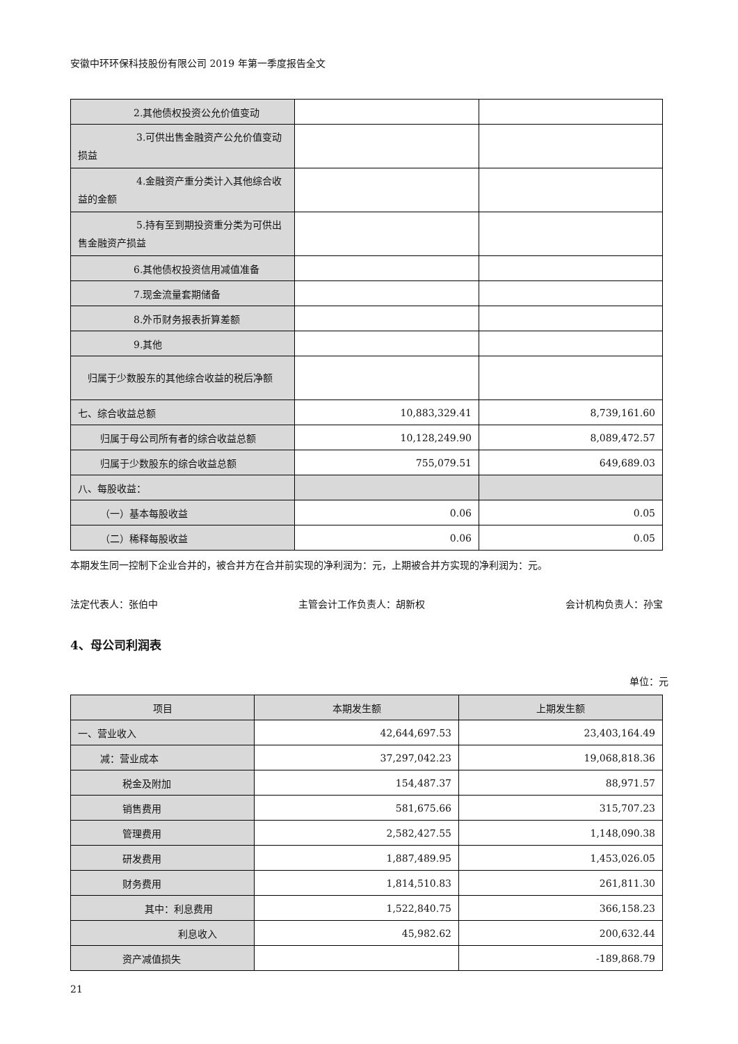安徽中环环保科技股份有限公司 2019 年第一季度报告全文
| 2.其他债权投资公允价值变动 | | |
| 3.可供出售金融资产公允价值变动损益 | | |
| 4.金融资产重分类计入其他综合收益的金额 | | |
| 5.持有至到期投资重分类为可供出售金融资产损益 | | |
| 6.其他债权投资信用减值准备 | | |
| 7.现金流量套期储备 | | |
| 8.外币财务报表折算差额 | | |
| 9.其他 | | |
| 归属于少数股东的其他综合收益的税后净额 | | |
| 七、综合收益总额 | 10,883,329.41 | 8,739,161.60 |
| 归属于母公司所有者的综合收益总额 | 10,128,249.90 | 8,089,472.57 |
| 归属于少数股东的综合收益总额 | 755,079.51 | 649,689.03 |
| 八、每股收益： | | |
| （一）基本每股收益 | 0.06 | 0.05 |
| （二）稀释每股收益 | 0.06 | 0.05 |
本期发生同一控制下企业合并的，被合并方在合并前实现的净利润为：元，上期被合并方实现的净利润为：元。
法定代表人：张伯中 主管会计工作负责人：胡新权 会计机构负责人：孙宝
4、母公司利润表
单位：元
| 项目 | 本期发生额 | 上期发生额 |
| --- | --- | --- |
| 一、营业收入 | 42,644,697.53 | 23,403,164.49 |
| 减：营业成本 | 37,297,042.23 | 19,068,818.36 |
| 税金及附加 | 154,487.37 | 88,971.57 |
| 销售费用 | 581,675.66 | 315,707.23 |
| 管理费用 | 2,582,427.55 | 1,148,090.38 |
| 研发费用 | 1,887,489.95 | 1,453,026.05 |
| 财务费用 | 1,814,510.83 | 261,811.30 |
| 其中：利息费用 | 1,522,840.75 | 366,158.23 |
| 利息收入 | 45,982.62 | 200,632.44 |
| 资产减值损失 | | -189,868.79 |
21